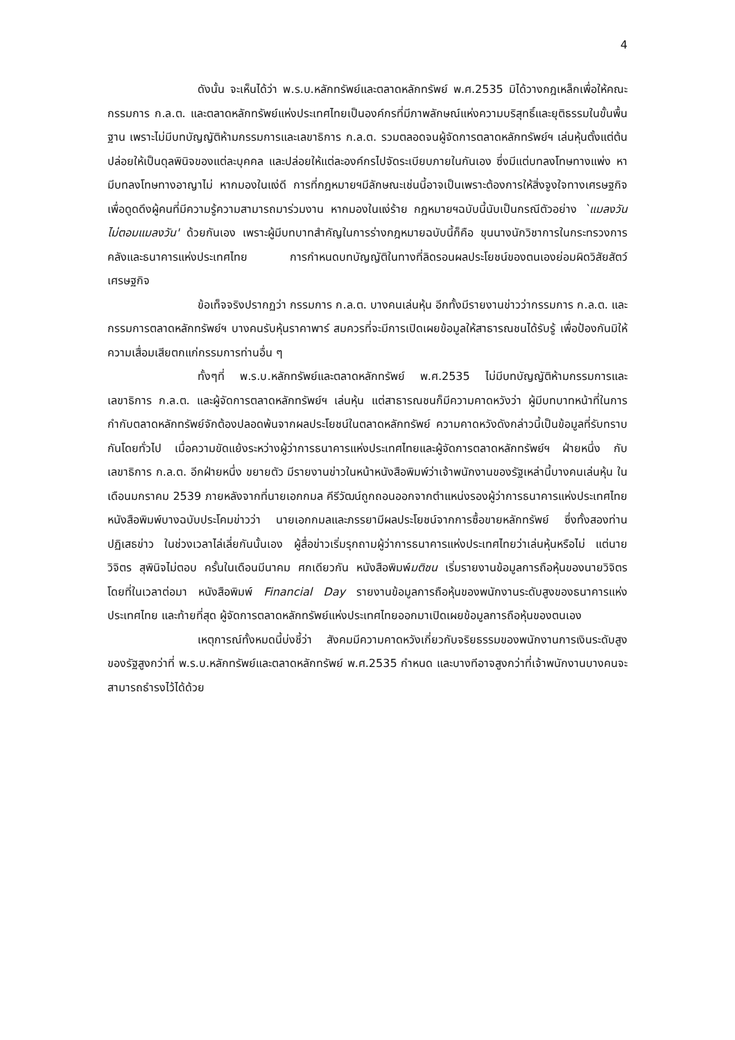4
ดังนั้น จะเห็นได้ว่า พ.ร.บ.หลักทรัพย์และตลาดหลักทรัพย์ พ.ศ.2535 มิได้วางกฎเหล็กเพื่อให้คณะกรรมการ ก.ล.ต. และตลาดหลักทรัพย์แห่งประเทศไทยเป็นองค์กรที่มีภาพลักษณ์แห่งความบริสุทธิ์และยุติธรรมในขั้นพื้นฐาน เพราะไม่มีบทบัญญัติห้ามกรรมการและเลขาธิการ ก.ล.ต. รวมตลอดจนผู้จัดการตลาดหลักทรัพย์ฯ เล่นหุ้นตั้งแต่ต้น ปล่อยให้เป็นดุลพินิจของแต่ละบุคคล และปล่อยให้แต่ละองค์กรไปจัดระเบียบภายในกันเอง ซึ่งมีแต่บทลงโทษทางแพ่ง หามีบทลงโทษทางอาญาไม่ หากมองในแง่ดี การที่กฎหมายฯมีลักษณะเช่นนี้อาจเป็นเพราะต้องการให้สิ่งจูงใจทางเศรษฐกิจเพื่อดูดดึงผู้คนที่มีความรู้ความสามารถมาร่วมงาน หากมองในแง่ร้าย กฎหมายฯฉบับนี้นับเป็นกรณีตัวอย่าง `แมลงวันไม่ตอมแมลงวัน' ด้วยกันเอง เพราะผู้มีบทบาทสำคัญในการร่างกฎหมายฉบับนี้ก็คือ ขุนนางนักวิชาการในกระทรวงการคลังและธนาคารแห่งประเทศไทย การกำหนดบทบัญญัติในทางที่ลิดรอนผลประโยชน์ของตนเองย่อมผิดวิสัยสัตว์เศรษฐกิจ
ข้อเท็จจริงปรากฏว่า กรรมการ ก.ล.ต. บางคนเล่นหุ้น อีกทั้งมีรายงานข่าวว่ากรรมการ ก.ล.ต. และกรรมการตลาดหลักทรัพย์ฯ บางคนรับหุ้นราคาพาร์ สมควรที่จะมีการเปิดเผยข้อมูลให้สาธารณชนได้รับรู้ เพื่อป้องกันมิให้ความเสื่อมเสียตกแก่กรรมการท่านอื่น ๆ
ทั้งๆที่ พ.ร.บ.หลักทรัพย์และตลาดหลักทรัพย์ พ.ศ.2535 ไม่มีบทบัญญัติห้ามกรรมการและเลขาธิการ ก.ล.ต. และผู้จัดการตลาดหลักทรัพย์ฯ เล่นหุ้น แต่สาธารณชนก็มีความคาดหวังว่า ผู้มีบทบาทหน้าที่ในการกำกับตลาดหลักทรัพย์จักต้องปลอดพ้นจากผลประโยชน์ในตลาดหลักทรัพย์ ความคาดหวังดังกล่าวนี้เป็นข้อมูลที่รับทราบกันโดยทั่วไป เมื่อความขัดแย้งระหว่างผู้ว่าการธนาคารแห่งประเทศไทยและผู้จัดการตลาดหลักทรัพย์ฯ ฝ่ายหนึ่ง กับเลขาธิการ ก.ล.ต. อีกฝ่ายหนึ่ง ขยายตัว มีรายงานข่าวในหน้าหนังสือพิมพ์ว่าเจ้าพนักงานของรัฐเหล่านี้บางคนเล่นหุ้น ในเดือนมกราคม 2539 ภายหลังจากที่นายเอกกมล คีรีวัฒน์ถูกถอนออกจากตำแหน่งรองผู้ว่าการธนาคารแห่งประเทศไทย หนังสือพิมพ์บางฉบับประโคมข่าวว่า นายเอกกมลและภรรยามีผลประโยชน์จากการซื้อขายหลักทรัพย์ ซึ่งทั้งสองท่านปฏิเสธข่าว ในช่วงเวลาไล่เลี่ยกันนั้นเอง ผู้สื่อข่าวเริ่มรุกถามผู้ว่าการธนาคารแห่งประเทศไทยว่าเล่นหุ้นหรือไม่ แต่นายวิจิตร สุพินิจไม่ตอบ ครั้นในเดือนมีนาคม ศกเดียวกัน หนังสือพิมพ์มติชน เริ่มรายงานข้อมูลการถือหุ้นของนายวิจิตร โดยที่ในเวลาต่อมา หนังสือพิมพ์ Financial Day รายงานข้อมูลการถือหุ้นของพนักงานระดับสูงของธนาคารแห่งประเทศไทย และท้ายที่สุด ผู้จัดการตลาดหลักทรัพย์แห่งประเทศไทยออกมาเปิดเผยข้อมูลการถือหุ้นของตนเอง
เหตุการณ์ทั้งหมดนี้บ่งชี้ว่า สังคมมีความคาดหวังเกี่ยวกับจริยธรรมของพนักงานการเงินระดับสูงของรัฐสูงกว่าที่ พ.ร.บ.หลักทรัพย์และตลาดหลักทรัพย์ พ.ศ.2535 กำหนด และบางทีอาจสูงกว่าที่เจ้าพนักงานบางคนจะสามารถธำรงไว้ได้ด้วย